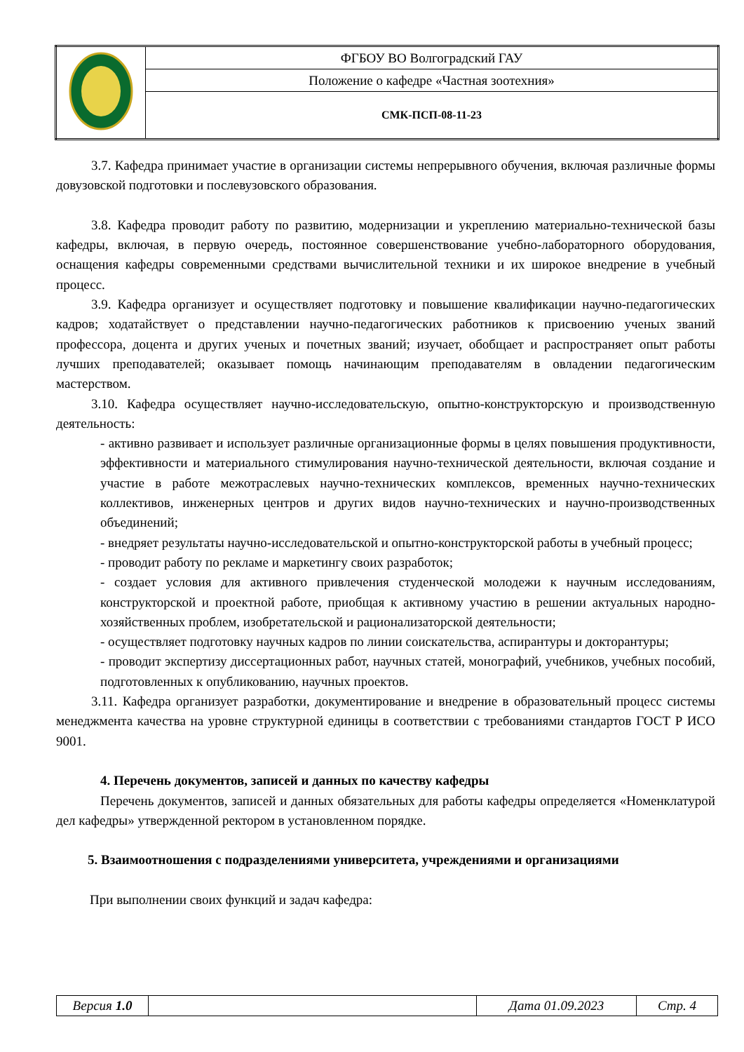| | ФГБОУ ВО Волгоградский ГАУ |
| | Положение о кафедре «Частная зоотехния» |
| | СМК-ПСП-08-11-23 |
3.7. Кафедра принимает участие в организации системы непрерывного обучения, включая различные формы довузовской подготовки и послевузовского образования.
3.8. Кафедра проводит работу по развитию, модернизации и укреплению материально-технической базы кафедры, включая, в первую очередь, постоянное совершенствование учебно-лабораторного оборудования, оснащения кафедры современными средствами вычислительной техники и их широкое внедрение в учебный процесс.
3.9. Кафедра организует и осуществляет подготовку и повышение квалификации научно-педагогических кадров; ходатайствует о представлении научно-педагогических работников к присвоению ученых званий профессора, доцента и других ученых и почетных званий; изучает, обобщает и распространяет опыт работы лучших преподавателей; оказывает помощь начинающим преподавателям в овладении педагогическим мастерством.
3.10. Кафедра осуществляет научно-исследовательскую, опытно-конструкторскую и производственную деятельность:
- активно развивает и использует различные организационные формы в целях повышения продуктивности, эффективности и материального стимулирования научно-технической деятельности, включая создание и участие в работе межотраслевых научно-технических комплексов, временных научно-технических коллективов, инженерных центров и других видов научно-технических и научно-производственных объединений;
- внедряет результаты научно-исследовательской и опытно-конструкторской работы в учебный процесс;
- проводит работу по рекламе и маркетингу своих разработок;
- создает условия для активного привлечения студенческой молодежи к научным исследованиям, конструкторской и проектной работе, приобщая к активному участию в решении актуальных народно-хозяйственных проблем, изобретательской и рационализаторской деятельности;
- осуществляет подготовку научных кадров по линии соискательства, аспирантуры и докторантуры;
- проводит экспертизу диссертационных работ, научных статей, монографий, учебников, учебных пособий, подготовленных к опубликованию, научных проектов.
3.11. Кафедра организует разработки, документирование и внедрение в образовательный процесс системы менеджмента качества на уровне структурной единицы в соответствии с требованиями стандартов ГОСТ Р ИСО 9001.
4. Перечень документов, записей и данных по качеству кафедры
Перечень документов, записей и данных обязательных для работы кафедры определяется «Номенклатурой дел кафедры» утвержденной ректором в установленном порядке.
5. Взаимоотношения с подразделениями университета, учреждениями и организациями
При выполнении своих функций и задач кафедра:
| Версия 1.0 | | Дата 01.09.2023 | Стр. 4 |